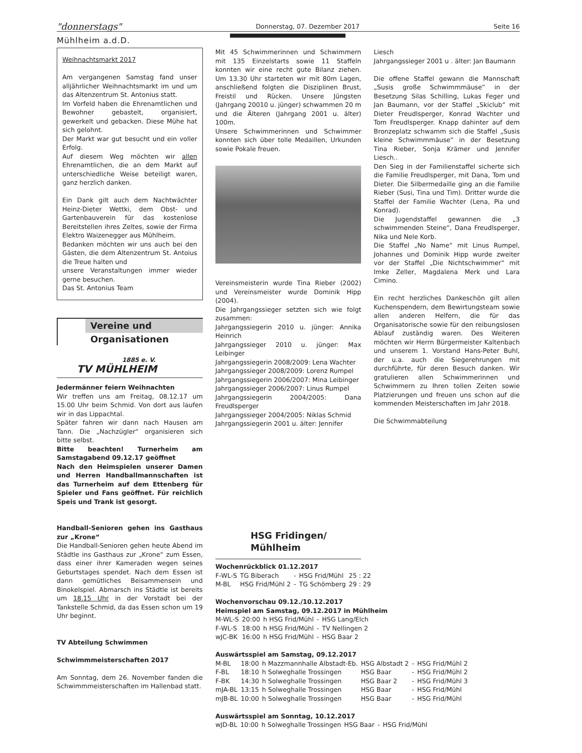"donnerstags" Donnerstag, 07. Dezember 2017 Seite 16
Mühlheim a.d.D.
Weihnachtsmarkt 2017
Am vergangenen Samstag fand unser alljährlicher Weihnachtsmarkt im und um das Altenzentrum St. Antonius statt.
Im Vorfeld haben die Ehrenamtlichen und Bewohner gebastelt, organisiert, gewerkelt und gebacken. Diese Mühe hat sich gelohnt.
Der Markt war gut besucht und ein voller Erfolg.
Auf diesem Weg möchten wir allen Ehrenamtlichen, die an dem Markt auf unterschiedliche Weise beteiligt waren, ganz herzlich danken.
Ein Dank gilt auch dem Nachtwächter Heinz-Dieter Wettki, dem Obst- und Gartenbauverein für das kostenlose Bereitstellen ihres Zeltes, sowie der Firma Elektro Waizenegger aus Mühlheim.
Bedanken möchten wir uns auch bei den Gästen, die dem Altenzentrum St. Antoius die Treue halten und
unsere Veranstaltungen immer wieder gerne besuchen.
Das St. Antonius Team
Vereine und
Organisationen
1885 e. V.
TV MÜHLHEIM
Jedermänner feiern Weihnachten
Wir treffen uns am Freitag, 08.12.17 um 15.00 Uhr beim Schmid. Von dort aus laufen wir in das Lippachtal.
Später fahren wir dann nach Hausen am Tann. Die „Nachzügler“ organisieren sich bitte selbst.
Bitte beachten! Turnerheim am Samstagabend 09.12.17 geöffnet
Nach den Heimspielen unserer Damen und Herren Handballmannschaften ist das Turnerheim auf dem Ettenberg für Spieler und Fans geöffnet. Für reichlich Speis und Trank ist gesorgt.
Handball-Senioren gehen ins Gasthaus zur „Krone“
Die Handball-Senioren gehen heute Abend im Städtle ins Gasthaus zur „Krone“ zum Essen, dass einer ihrer Kameraden wegen seines Geburtstages spendet. Nach dem Essen ist dann gemütliches Beisammensein und Binokelspiel. Abmarsch ins Städtle ist bereits um 18.15 Uhr in der Vorstadt bei der Tankstelle Schmid, da das Essen schon um 19 Uhr beginnt.
TV Abteilung Schwimmen
Schwimmmeisterschaften 2017
Am Sonntag, dem 26. November fanden die Schwimmmeisterschaften im Hallenbad statt.
Mit 45 Schwimmerinnen und Schwimmern mit 135 Einzelstarts sowie 11 Staffeln konnten wir eine recht gute Bilanz ziehen. Um 13.30 Uhr starteten wir mit 80m Lagen, anschließend folgten die Disziplinen Brust, Freistil und Rücken. Unsere Jüngsten (Jahrgang 20010 u. jünger) schwammen 20 m und die Älteren (Jahrgang 2001 u. älter) 100m.
Unsere Schwimmerinnen und Schwimmer konnten sich über tolle Medaillen, Urkunden sowie Pokale freuen.
Vereinsmeisterin wurde Tina Rieber (2002) und Vereinsmeister wurde Dominik Hipp (2004).
Die Jahrgangssieger setzten sich wie folgt zusammen:
Jahrgangssiegerin 2010 u. jünger: Annika Heinrich
Jahrgangssieger 2010 u. jünger: Max Leibinger
Jahrgangssiegerin 2008/2009: Lena Wachter
Jahrgangssieger 2008/2009: Lorenz Rumpel
Jahrgangssiegerin 2006/2007: Mina Leibinger
Jahrgangssieger 2006/2007: Linus Rumpel
Jahrgangssiegerin 2004/2005: Dana Freudlsperger
Jahrgangssieger 2004/2005: Niklas Schmid
Jahrgangssiegerin 2001 u. älter: Jennifer
Liesch
Jahrgangssieger 2001 u . älter: Jan Baumann
Die offene Staffel gewann die Mannschaft „Susis große Schwimmmäuse“ in der Besetzung Silas Schilling, Lukas Feger und Jan Baumann, vor der Staffel „Skiclub“ mit Dieter Freudlsperger, Konrad Wachter und Tom Freudlsperger. Knapp dahinter auf dem Bronzeplatz schwamm sich die Staffel „Susis kleine Schwimmmäuse“ in der Besetzung Tina Rieber, Sonja Krämer und Jennifer Liesch..
Den Sieg in der Familienstaffel sicherte sich die Familie Freudlsperger, mit Dana, Tom und Dieter. Die Silbermedaille ging an die Familie Rieber (Susi, Tina und Tim). Dritter wurde die Staffel der Familie Wachter (Lena, Pia und Konrad).
Die Jugendstaffel gewannen die „3 schwimmenden Steine“, Dana Freudlsperger, Nika und Nele Korb.
Die Staffel „No Name“ mit Linus Rumpel, Johannes und Dominik Hipp wurde zweiter vor der Staffel „Die Nichtschwimmer“ mit Imke Zeller, Magdalena Merk und Lara Cimino.
Ein recht herzliches Dankeschön gilt allen Kuchenspendern, dem Bewirtungsteam sowie allen anderen Helfern, die für das Organisatorische sowie für den reibungslosen Ablauf zuständig waren. Des Weiteren möchten wir Herrn Bürgermeister Kaltenbach und unserem 1. Vorstand Hans-Peter Buhl, der u.a. auch die Siegerehrungen mit durchführte, für deren Besuch danken. Wir gratulieren allen Schwimmerinnen und Schwimmern zu Ihren tollen Zeiten sowie Platzierungen und freuen uns schon auf die kommenden Meisterschaften im Jahr 2018.
Die Schwimmabteilung
HSG Fridingen/
Mühlheim
Wochenrückblick 01.12.2017
| F-WL-S | TG Biberach | - | HSG Frid/Mühl | 25 : 22 |
| M-BL | HSG Frid/Mühl 2 | - | TG Schömberg | 29 : 29 |
Wochenvorschau 09.12./10.12.2017
Heimspiel am Samstag, 09.12.2017 in Mühlheim
| M-WL-S | 20:00 | h HSG Frid/Mühl | - | HSG Lang/Elch |
| F-WL-S | 18:00 | h HSG Frid/Mühl | - | TV Nellingen 2 |
| wJC-BK | 16:00 | h HSG Frid/Mühl | - | HSG Baar 2 |
Auswärtsspiel am Samstag, 09.12.2017
| M-BL | 18:00 | h Mazzmannhalle Albstadt-Eb. | HSG Albstadt 2 | - | HSG Frid/Mühl 2 |
| F-BL | 18:10 | h Solweghalle Trossingen | HSG Baar | - | HSG Frid/Mühl 2 |
| F-BK | 14:30 | h Solweghalle Trossingen | HSG Baar 2 | - | HSG Frid/Mühl 3 |
| mJA-BL | 13:15 | h Solweghalle Trossingen | HSG Baar | - | HSG Frid/Mühl |
| mJB-BL | 10:00 | h Solweghalle Trossingen | HSG Baar | - | HSG Frid/Mühl |
Auswärtsspiel am Sonntag, 10.12.2017
| wJD-BL | 10:00 | h Solweghalle Trossingen | HSG Baar | - | HSG Frid/Mühl |